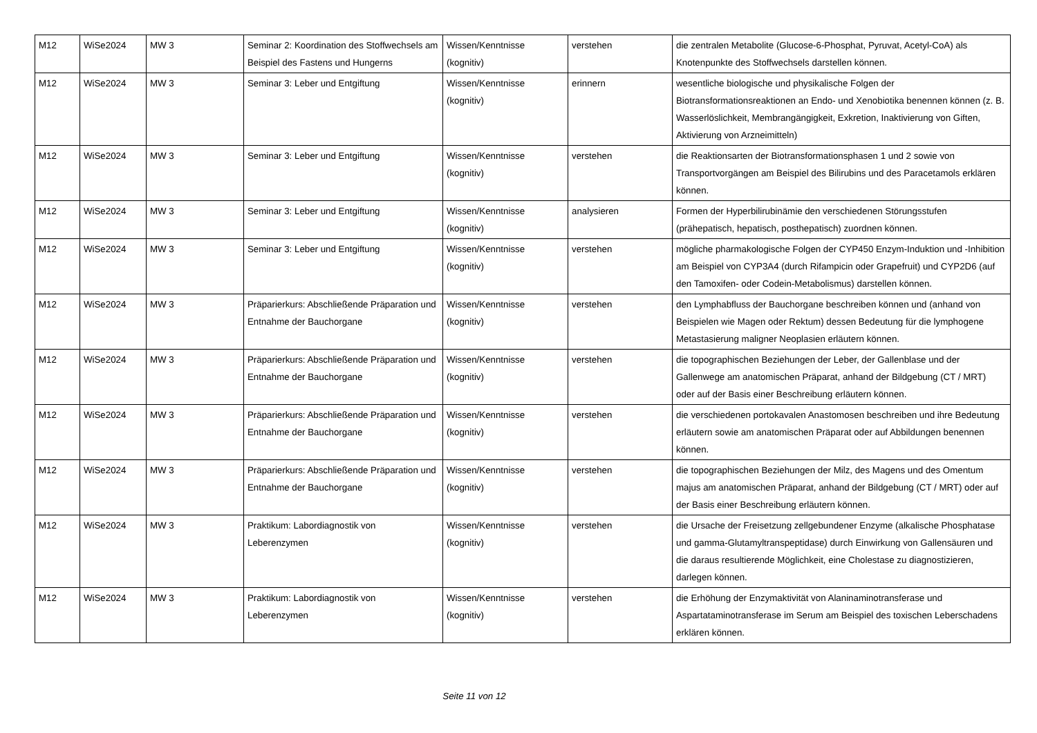| M12 | WiSe2024 | MW 3 | Seminar 2: Koordination des Stoffwechsels am Beispiel des Fastens und Hungerns | Wissen/Kenntnisse (kognitiv) | verstehen | die zentralen Metabolite (Glucose-6-Phosphat, Pyruvat, Acetyl-CoA) als Knotenpunkte des Stoffwechsels darstellen können. |
| M12 | WiSe2024 | MW 3 | Seminar 3: Leber und Entgiftung | Wissen/Kenntnisse (kognitiv) | erinnern | wesentliche biologische und physikalische Folgen der Biotransformationsreaktionen an Endo- und Xenobiotika benennen können (z. B. Wasserlöslichkeit, Membrangängigkeit, Exkretion, Inaktivierung von Giften, Aktivierung von Arzneimitteln) |
| M12 | WiSe2024 | MW 3 | Seminar 3: Leber und Entgiftung | Wissen/Kenntnisse (kognitiv) | verstehen | die Reaktionsarten der Biotransformationsphasen 1 und 2 sowie von Transportvorgängen am Beispiel des Bilirubins und des Paracetamols erklären können. |
| M12 | WiSe2024 | MW 3 | Seminar 3: Leber und Entgiftung | Wissen/Kenntnisse (kognitiv) | analysieren | Formen der Hyperbilirubinämie den verschiedenen Störungsstufen (prähepatisch, hepatisch, posthepatisch) zuordnen können. |
| M12 | WiSe2024 | MW 3 | Seminar 3: Leber und Entgiftung | Wissen/Kenntnisse (kognitiv) | verstehen | mögliche pharmakologische Folgen der CYP450 Enzym-Induktion und -Inhibition am Beispiel von CYP3A4 (durch Rifampicin oder Grapefruit) und CYP2D6 (auf den Tamoxifen- oder Codein-Metabolismus) darstellen können. |
| M12 | WiSe2024 | MW 3 | Präparierkurs: Abschließende Präparation und Entnahme der Bauchorgane | Wissen/Kenntnisse (kognitiv) | verstehen | den Lymphabfluss der Bauchorgane beschreiben können und (anhand von Beispielen wie Magen oder Rektum) dessen Bedeutung für die lymphogene Metastasierung maligner Neoplasien erläutern können. |
| M12 | WiSe2024 | MW 3 | Präparierkurs: Abschließende Präparation und Entnahme der Bauchorgane | Wissen/Kenntnisse (kognitiv) | verstehen | die topographischen Beziehungen der Leber, der Gallenblase und der Gallenwege am anatomischen Präparat, anhand der Bildgebung (CT / MRT) oder auf der Basis einer Beschreibung erläutern können. |
| M12 | WiSe2024 | MW 3 | Präparierkurs: Abschließende Präparation und Entnahme der Bauchorgane | Wissen/Kenntnisse (kognitiv) | verstehen | die verschiedenen portokavalen Anastomosen beschreiben und ihre Bedeutung erläutern sowie am anatomischen Präparat oder auf Abbildungen benennen können. |
| M12 | WiSe2024 | MW 3 | Präparierkurs: Abschließende Präparation und Entnahme der Bauchorgane | Wissen/Kenntnisse (kognitiv) | verstehen | die topographischen Beziehungen der Milz, des Magens und des Omentum majus am anatomischen Präparat, anhand der Bildgebung (CT / MRT) oder auf der Basis einer Beschreibung erläutern können. |
| M12 | WiSe2024 | MW 3 | Praktikum: Labordiagnostik von Leberenzymen | Wissen/Kenntnisse (kognitiv) | verstehen | die Ursache der Freisetzung zellgebundener Enzyme (alkalische Phosphatase und gamma-Glutamyltranspeptidase) durch Einwirkung von Gallensäuren und die daraus resultierende Möglichkeit, eine Cholestase zu diagnostizieren, darlegen können. |
| M12 | WiSe2024 | MW 3 | Praktikum: Labordiagnostik von Leberenzymen | Wissen/Kenntnisse (kognitiv) | verstehen | die Erhöhung der Enzymaktivität von Alaninaminotransferase und Aspartataminotransferase im Serum am Beispiel des toxischen Leberschadens erklären können. |
Seite 11 von 12